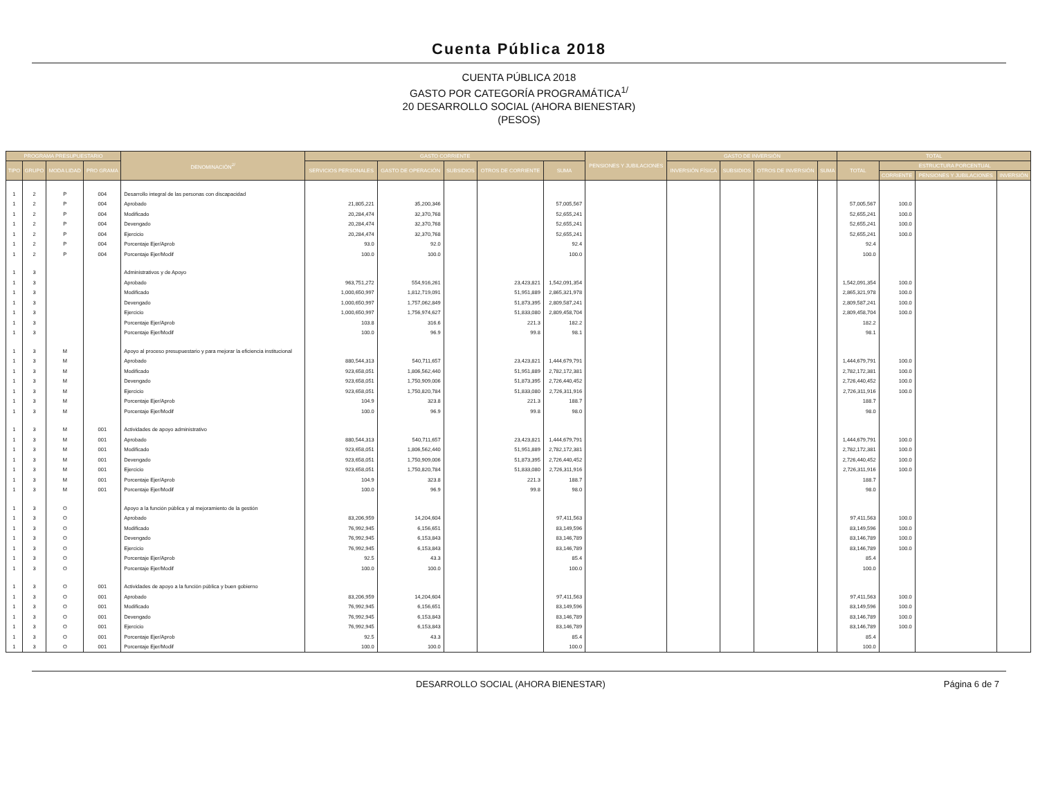Cuenta Pública 2018
CUENTA PÚBLICA 2018
GASTO POR CATEGORÍA PROGRAMÁTICA<sup>1/</sup>
20 DESARROLLO SOCIAL (AHORA BIENESTAR)
(PESOS)
| PROGRAMA PRESUPUESTARIO | | | | DENOMINACIÓN<sup>2/</sup> | GASTO CORRIENTE | | | | | PENSIONES Y JUBILACIONES | GASTO DE INVERSIÓN | | | | TOTAL | | | |
| --- | --- | --- | --- | --- | --- | --- | --- | --- | --- | --- | --- | --- | --- | --- | --- | --- | --- | --- |
| TIPO | GRUPO | MODA LIDAD | PRO GRAMA | | SERVICIOS PERSONALES | GASTO DE OPERACIÓN | SUBSIDIOS | OTROS DE CORRIENTE | SUMA | | INVERSIÓN FÍSICA | SUBSIDIOS | OTROS DE INVERSIÓN | SUMA | TOTAL | ESTRUCTURA PORCENTUAL | | |
| | | | | | | | | | | | | | | | | CORRIENTE | PENSIONES Y JUBILACIONES | INVERSIÓN |
| 1 | 2 | P | 004 | Desarrollo integral de las personas con discapacidad | | | | | | | | | | | | | | |
| 1 | 2 | P | 004 | Aprobado | 21,805,221 | 35,200,346 | | | 57,005,567 | | | | | | 57,005,567 | 100.0 | | |
| 1 | 2 | P | 004 | Modificado | 20,284,474 | 32,370,768 | | | 52,655,241 | | | | | | 52,655,241 | 100.0 | | |
| 1 | 2 | P | 004 | Devengado | 20,284,474 | 32,370,768 | | | 52,655,241 | | | | | | 52,655,241 | 100.0 | | |
| 1 | 2 | P | 004 | Ejercicio | 20,284,474 | 32,370,768 | | | 52,655,241 | | | | | | 52,655,241 | 100.0 | | |
| 1 | 2 | P | 004 | Porcentaje Ejer/Aprob | 93.0 | 92.0 | | | 92.4 | | | | | | 92.4 | | | |
| 1 | 2 | P | 004 | Porcentaje Ejer/Modif | 100.0 | 100.0 | | | 100.0 | | | | | | 100.0 | | | |
| 1 | 3 | | | Administrativos y de Apoyo | | | | | | | | | | | | | | |
| 1 | 3 | | | Aprobado | 963,751,272 | 554,916,261 | | 23,423,821 | 1,542,091,354 | | | | | | 1,542,091,354 | 100.0 | | |
| 1 | 3 | | | Modificado | 1,000,650,997 | 1,812,719,091 | | 51,951,889 | 2,865,321,978 | | | | | | 2,865,321,978 | 100.0 | | |
| 1 | 3 | | | Devengado | 1,000,650,997 | 1,757,062,849 | | 51,873,395 | 2,809,587,241 | | | | | | 2,809,587,241 | 100.0 | | |
| 1 | 3 | | | Ejercicio | 1,000,650,997 | 1,756,974,627 | | 51,833,080 | 2,809,458,704 | | | | | | 2,809,458,704 | 100.0 | | |
| 1 | 3 | | | Porcentaje Ejer/Aprob | 103.8 | 316.6 | | 221.3 | 182.2 | | | | | | 182.2 | | | |
| 1 | 3 | | | Porcentaje Ejer/Modif | 100.0 | 96.9 | | 99.8 | 98.1 | | | | | | 98.1 | | | |
| 1 | 3 | M | | Apoyo al proceso presupuestario y para mejorar la eficiencia institucional | | | | | | | | | | | | | | |
| 1 | 3 | M | | Aprobado | 880,544,313 | 540,711,657 | | 23,423,821 | 1,444,679,791 | | | | | | 1,444,679,791 | 100.0 | | |
| 1 | 3 | M | | Modificado | 923,658,051 | 1,806,562,440 | | 51,951,889 | 2,782,172,381 | | | | | | 2,782,172,381 | 100.0 | | |
| 1 | 3 | M | | Devengado | 923,658,051 | 1,750,909,006 | | 51,873,395 | 2,726,440,452 | | | | | | 2,726,440,452 | 100.0 | | |
| 1 | 3 | M | | Ejercicio | 923,658,051 | 1,750,820,784 | | 51,833,080 | 2,726,311,916 | | | | | | 2,726,311,916 | 100.0 | | |
| 1 | 3 | M | | Porcentaje Ejer/Aprob | 104.9 | 323.8 | | 221.3 | 188.7 | | | | | | 188.7 | | | |
| 1 | 3 | M | | Porcentaje Ejer/Modif | 100.0 | 96.9 | | 99.8 | 98.0 | | | | | | 98.0 | | | |
| 1 | 3 | M | 001 | Actividades de apoyo administrativo | | | | | | | | | | | | | | |
| 1 | 3 | M | 001 | Aprobado | 880,544,313 | 540,711,657 | | 23,423,821 | 1,444,679,791 | | | | | | 1,444,679,791 | 100.0 | | |
| 1 | 3 | M | 001 | Modificado | 923,658,051 | 1,806,562,440 | | 51,951,889 | 2,782,172,381 | | | | | | 2,782,172,381 | 100.0 | | |
| 1 | 3 | M | 001 | Devengado | 923,658,051 | 1,750,909,006 | | 51,873,395 | 2,726,440,452 | | | | | | 2,726,440,452 | 100.0 | | |
| 1 | 3 | M | 001 | Ejercicio | 923,658,051 | 1,750,820,784 | | 51,833,080 | 2,726,311,916 | | | | | | 2,726,311,916 | 100.0 | | |
| 1 | 3 | M | 001 | Porcentaje Ejer/Aprob | 104.9 | 323.8 | | 221.3 | 188.7 | | | | | | 188.7 | | | |
| 1 | 3 | M | 001 | Porcentaje Ejer/Modif | 100.0 | 96.9 | | 99.8 | 98.0 | | | | | | 98.0 | | | |
| 1 | 3 | O | | Apoyo a la función pública y al mejoramiento de la gestión | | | | | | | | | | | | | | |
| 1 | 3 | O | | Aprobado | 83,206,959 | 14,204,604 | | | 97,411,563 | | | | | | 97,411,563 | 100.0 | | |
| 1 | 3 | O | | Modificado | 76,992,945 | 6,156,651 | | | 83,149,596 | | | | | | 83,149,596 | 100.0 | | |
| 1 | 3 | O | | Devengado | 76,992,945 | 6,153,843 | | | 83,146,789 | | | | | | 83,146,789 | 100.0 | | |
| 1 | 3 | O | | Ejercicio | 76,992,945 | 6,153,843 | | | 83,146,789 | | | | | | 83,146,789 | 100.0 | | |
| 1 | 3 | O | | Porcentaje Ejer/Aprob | 92.5 | 43.3 | | | 85.4 | | | | | | 85.4 | | | |
| 1 | 3 | O | | Porcentaje Ejer/Modif | 100.0 | 100.0 | | | 100.0 | | | | | | 100.0 | | | |
| 1 | 3 | O | 001 | Actividades de apoyo a la función pública y buen gobierno | | | | | | | | | | | | | | |
| 1 | 3 | O | 001 | Aprobado | 83,206,959 | 14,204,604 | | | 97,411,563 | | | | | | 97,411,563 | 100.0 | | |
| 1 | 3 | O | 001 | Modificado | 76,992,945 | 6,156,651 | | | 83,149,596 | | | | | | 83,149,596 | 100.0 | | |
| 1 | 3 | O | 001 | Devengado | 76,992,945 | 6,153,843 | | | 83,146,789 | | | | | | 83,146,789 | 100.0 | | |
| 1 | 3 | O | 001 | Ejercicio | 76,992,945 | 6,153,843 | | | 83,146,789 | | | | | | 83,146,789 | 100.0 | | |
| 1 | 3 | O | 001 | Porcentaje Ejer/Aprob | 92.5 | 43.3 | | | 85.4 | | | | | | 85.4 | | | |
| 1 | 3 | O | 001 | Porcentaje Ejer/Modif | 100.0 | 100.0 | | | 100.0 | | | | | | 100.0 | | | |
DESARROLLO SOCIAL (AHORA BIENESTAR) Página 6 de 7